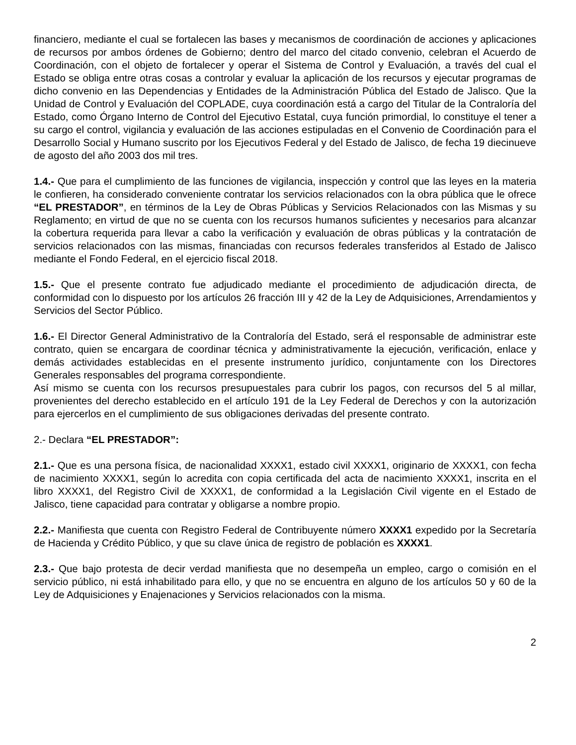financiero, mediante el cual se fortalecen las bases y mecanismos de coordinación de acciones y aplicaciones de recursos por ambos órdenes de Gobierno; dentro del marco del citado convenio, celebran el Acuerdo de Coordinación, con el objeto de fortalecer y operar el Sistema de Control y Evaluación, a través del cual el Estado se obliga entre otras cosas a controlar y evaluar la aplicación de los recursos y ejecutar programas de dicho convenio en las Dependencias y Entidades de la Administración Pública del Estado de Jalisco. Que la Unidad de Control y Evaluación del COPLADE, cuya coordinación está a cargo del Titular de la Contraloría del Estado, como Órgano Interno de Control del Ejecutivo Estatal, cuya función primordial, lo constituye el tener a su cargo el control, vigilancia y evaluación de las acciones estipuladas en el Convenio de Coordinación para el Desarrollo Social y Humano suscrito por los Ejecutivos Federal y del Estado de Jalisco, de fecha 19 diecinueve de agosto del año 2003 dos mil tres.
1.4.- Que para el cumplimiento de las funciones de vigilancia, inspección y control que las leyes en la materia le confieren, ha considerado conveniente contratar los servicios relacionados con la obra pública que le ofrece “EL PRESTADOR”, en términos de la Ley de Obras Públicas y Servicios Relacionados con las Mismas y su Reglamento; en virtud de que no se cuenta con los recursos humanos suficientes y necesarios para alcanzar la cobertura requerida para llevar a cabo la verificación y evaluación de obras públicas y la contratación de servicios relacionados con las mismas, financiadas con recursos federales transferidos al Estado de Jalisco mediante el Fondo Federal, en el ejercicio fiscal 2018.
1.5.- Que el presente contrato fue adjudicado mediante el procedimiento de adjudicación directa, de conformidad con lo dispuesto por los artículos 26 fracción III y 42 de la Ley de Adquisiciones, Arrendamientos y Servicios del Sector Público.
1.6.- El Director General Administrativo de la Contraloría del Estado, será el responsable de administrar este contrato, quien se encargara de coordinar técnica y administrativamente la ejecución, verificación, enlace y demás actividades establecidas en el presente instrumento jurídico, conjuntamente con los Directores Generales responsables del programa correspondiente.
Así mismo se cuenta con los recursos presupuestales para cubrir los pagos, con recursos del 5 al millar, provenientes del derecho establecido en el artículo 191 de la Ley Federal de Derechos y con la autorización para ejercerlos en el cumplimiento de sus obligaciones derivadas del presente contrato.
2.- Declara “EL PRESTADOR”:
2.1.- Que es una persona física, de nacionalidad XXXX1, estado civil XXXX1, originario de XXXX1, con fecha de nacimiento XXXX1, según lo acredita con copia certificada del acta de nacimiento XXXX1, inscrita en el libro XXXX1, del Registro Civil de XXXX1, de conformidad a la Legislación Civil vigente en el Estado de Jalisco, tiene capacidad para contratar y obligarse a nombre propio.
2.2.- Manifiesta que cuenta con Registro Federal de Contribuyente número XXXX1 expedido por la Secretaría de Hacienda y Crédito Público, y que su clave única de registro de población es XXXX1.
2.3.- Que bajo protesta de decir verdad manifiesta que no desempeña un empleo, cargo o comisión en el servicio público, ni está inhabilitado para ello, y que no se encuentra en alguno de los artículos 50 y 60 de la Ley de Adquisiciones y Enajenaciones y Servicios relacionados con la misma.
2